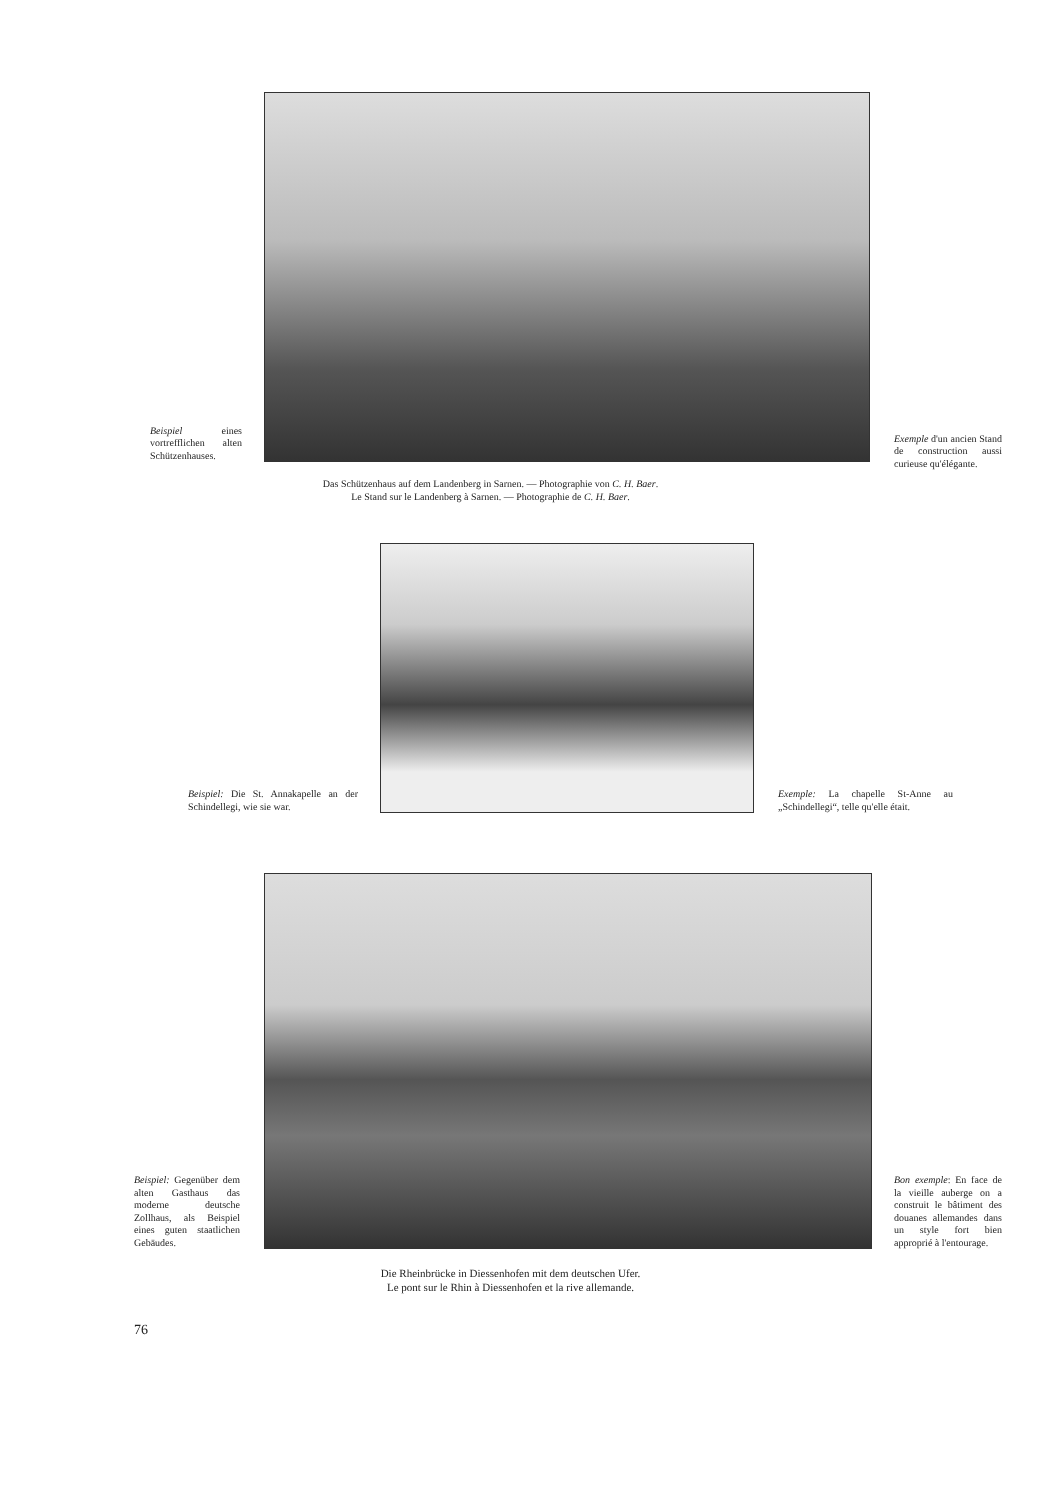Beispiel eines vortrefflichen alten Schützenhauses.
Exemple d'un ancien Stand de construction aussi curieuse qu'élégante.
Das Schützenhaus auf dem Landenberg in Sarnen. — Photographie von C. H. Baer.
Le Stand sur le Landenberg à Sarnen. — Photographie de C. H. Baer.
Beispiel: Die St. Annakapelle an der Schindellegi, wie sie war.
Exemple: La chapelle St-Anne au „Schindellegi“, telle qu'elle était.
Beispiel: Gegenüber dem alten Gasthaus das moderne deutsche Zollhaus, als Beispiel eines guten staatlichen Gebäudes.
Bon exemple: En face de la vieille auberge on a construit le bâtiment des douanes allemandes dans un style fort bien approprié à l'entourage.
Die Rheinbrücke in Diessenhofen mit dem deutschen Ufer.
Le pont sur le Rhin à Diessenhofen et la rive allemande.
76